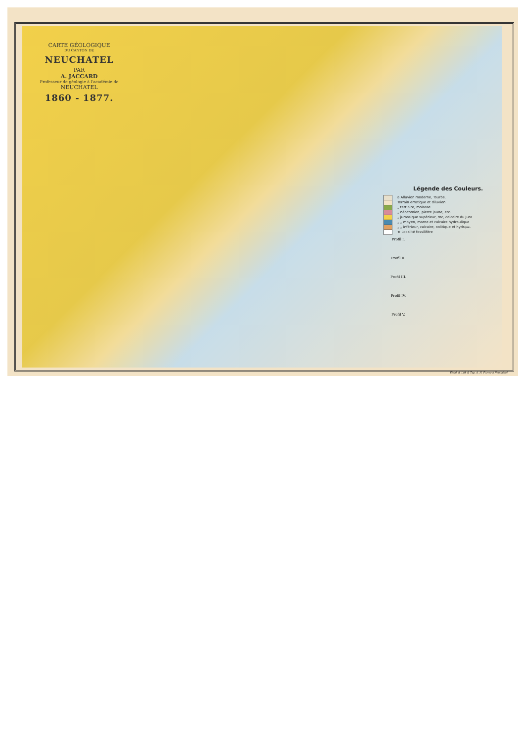CARTE GÉOLOGIQUE
DU CANTON DE
NEUCHATEL
PAR
A. JACCARD
Professeur de géologie à l'académie de
NEUCHATEL
1860 - 1877.
Légende des Couleurs.
a Alluvion moderne, Tourbe.
Terrain erratique et diluvien
„ tertiaire, molasse
„ néocomien, pierre jaune, etc.
„ jurassique supérieur, roc, calcaire du Jura
„ „ moyen, marne et calcaire hydraulique
„ „ inférieur, calcaire, oolitique et hydr<sup>que</sup>.
★ Localité fossilifère
Profil I.
Profil II.
Profil III.
Profil IV.
Profil V.
Etabl. d. Lith & Typ. d. H. Furrer à Neuchâtel.